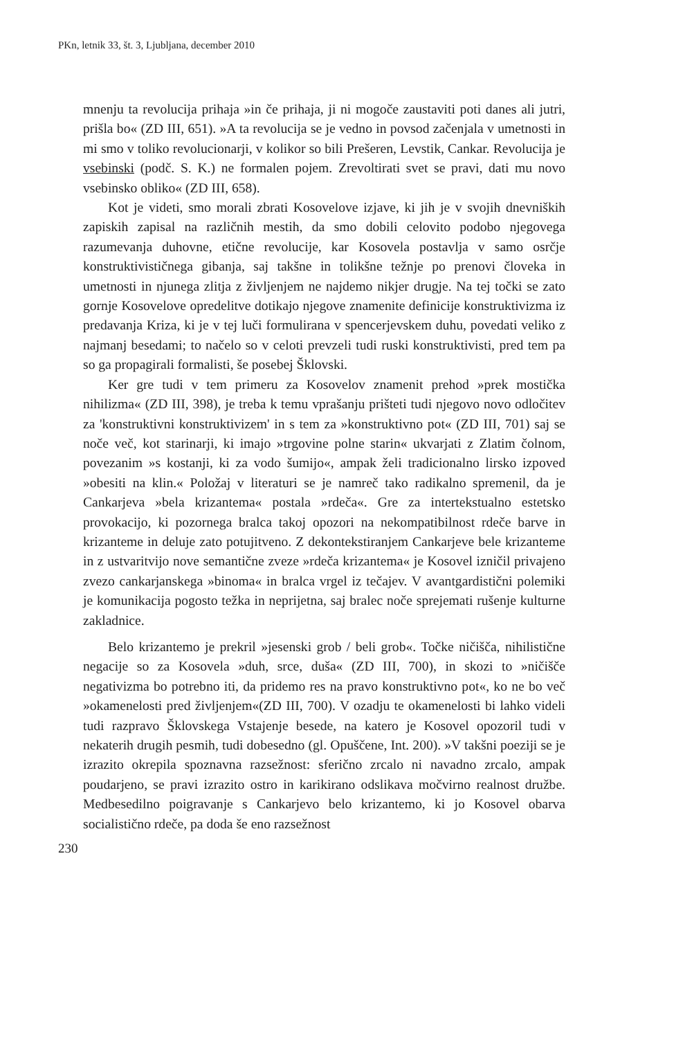PKn, letnik 33, št. 3, Ljubljana, december 2010
mnenju ta revolucija prihaja »in če prihaja, ji ni mogoče zaustaviti poti danes ali jutri, prišla bo« (ZD III, 651). »A ta revolucija se je vedno in povsod začenjala v umetnosti in mi smo v toliko revolucionarji, v kolikor so bili Prešeren, Levstik, Cankar. Revolucija je vsebinski (podč. S. K.) ne formalen pojem. Zrevoltirati svet se pravi, dati mu novo vsebinsko obliko« (ZD III, 658).
Kot je videti, smo morali zbrati Kosovelove izjave, ki jih je v svojih dnevniških zapiskih zapisal na različnih mestih, da smo dobili celovito podobo njegovega razumevanja duhovne, etične revolucije, kar Kosovela postavlja v samo osrčje konstruktivističnega gibanja, saj takšne in tolikšne težnje po prenovi človeka in umetnosti in njunega zlitja z življenjem ne najdemo nikjer drugje. Na tej točki se zato gornje Kosovelove opredelitve dotikajo njegove znamenite definicije konstruktivizma iz predavanja Kriza, ki je v tej luči formulirana v spencerjevskem duhu, povedati veliko z najmanj besedami; to načelo so v celoti prevzeli tudi ruski konstruktivisti, pred tem pa so ga propagirali formalisti, še posebej Šklovski.
Ker gre tudi v tem primeru za Kosovelov znamenit prehod »prek mostička nihilizma« (ZD III, 398), je treba k temu vprašanju prišteti tudi njegovo novo odločitev za 'konstruktivni konstruktivizem' in s tem za »konstruktivno pot« (ZD III, 701) saj se noče več, kot starinarji, ki imajo »trgovine polne starin« ukvarjati z Zlatim čolnom, povezanim »s kostanji, ki za vodo šumijo«, ampak želi tradicionalno lirsko izpoved »obesiti na klin.« Položaj v literaturi se je namreč tako radikalno spremenil, da je Cankarjeva »bela krizantema« postala »rdeča«. Gre za intertekstualno estetsko provokacijo, ki pozornega bralca takoj opozori na nekompatibilnost rdeče barve in krizanteme in deluje zato potujitveno. Z dekontekstiranjem Cankarjeve bele krizanteme in z ustvaritvijo nove semantične zveze »rdeča krizantema« je Kosovel izničil privajeno zvezo cankarjanskega »binoma« in bralca vrgel iz tečajev. V avantgardistični polemiki je komunikacija pogosto težka in neprijetna, saj bralec noče sprejemati rušenje kulturne zakladnice.
Belo krizantemo je prekril »jesenski grob / beli grob«. Točke ničišča, nihilistične negacije so za Kosovela »duh, srce, duša« (ZD III, 700), in skozi to »ničišče negativizma bo potrebno iti, da pridemo res na pravo konstruktivno pot«, ko ne bo več »okamenelosti pred življenjem«(ZD III, 700). V ozadju te okamenelosti bi lahko videli tudi razpravo Šklovskega Vstajenje besede, na katero je Kosovel opozoril tudi v nekaterih drugih pesmih, tudi dobesedno (gl. Opuščene, Int. 200). »V takšni poeziji se je izrazito okrepila spoznavna razsežnost: sferično zrcalo ni navadno zrcalo, ampak poudarjeno, se pravi izrazito ostro in karikirano odslikava močvirno realnost družbe. Medbesedilno poigravanje s Cankarjevo belo krizantemo, ki jo Kosovel obarva socialistično rdeče, pa doda še eno razsežnost
230